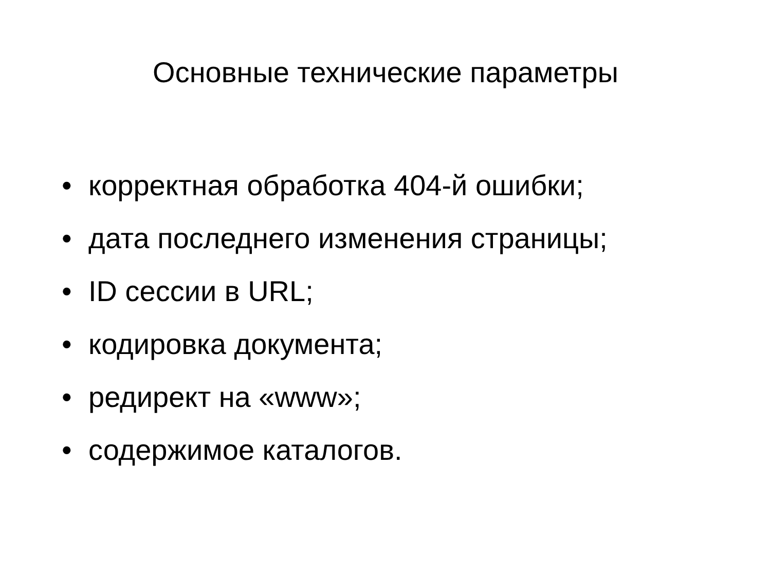Основные технические параметры
• корректная обработка 404-й ошибки;
• дата последнего изменения страницы;
• ID сессии в URL;
• кодировка документа;
• редирект на «www»;
• содержимое каталогов.